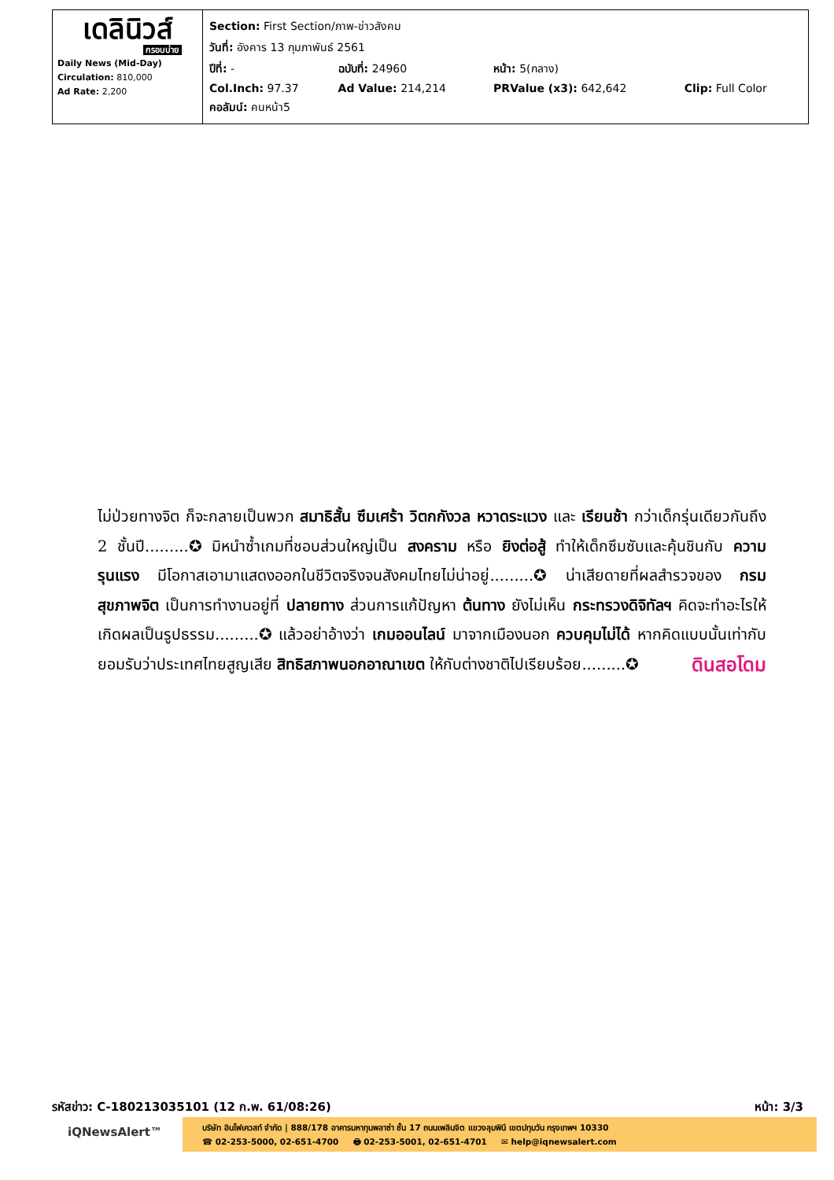| เดลินิวส์ กรอบบ่าย Daily News (Mid-Day) Circulation: 810,000 Ad Rate: 2,200 | / Section: First Section/ภาพ-ข่าวสังคม / / / / / วันที่: อังคาร 13 กุมภาพันธ์ 2561 / / / / / ปีที่: - / ฉบับที่: 24960 / หน้า: 5(กลาง) / / / Col.Inch: 97.37 / Ad Value: 214,214 / PRValue (x3): 642,642 / Clip: Full Color / / คอลัมน์: คนหน้า5 / / / / |
ไม่ป่วยทางจิต ก็จะกลายเป็นพวก สมาธิสั้น ซึมเศร้า วิตกกังวล หวาดระแวง และ เรียนช้า กว่าเด็กรุ่นเดียวกันถึง 2 ชั้นปี.........✪ มิหนำซ้ำเกมที่ชอบส่วนใหญ่เป็น สงคราม หรือ ยิงต่อสู้ ทำให้เด็กซึมซับและคุ้นชินกับ ความรุนแรง มีโอกาสเอามาแสดงออกในชีวิตจริงจนสังคมไทยไม่น่าอยู่.........✪ น่าเสียดายที่ผลสำรวจของ กรมสุขภาพจิต เป็นการทำงานอยู่ที่ ปลายทาง ส่วนการแก้ปัญหา ต้นทาง ยังไม่เห็น กระทรวงดิจิทัลฯ คิดจะทำอะไรให้เกิดผลเป็นรูปธรรม.........✪ แล้วอย่าอ้างว่า เกมออนไลน์ มาจากเมืองนอก ควบคุมไม่ได้ หากคิดแบบนั้นเท่ากับยอมรับว่าประเทศไทยสูญเสีย สิทธิสภาพนอกอาณาเขต ให้กับต่างชาติไปเรียบร้อย.........✪ ดินสอโดม
รหัสข่าว: C-180213035101 (12 ก.พ. 61/08:26) หน้า: 3/3
iQNewsAlert™
บริษัท อินโฟเควสท์ จำกัด | 888/178 อาคารมหาทุนพลาซ่า ชั้น 17 ถนนเพลินจิต แขวงลุมพินี เขตปทุมวัน กรุงเทพฯ 10330
☎ 02-253-5000, 02-651-4700 🖶 02-253-5001, 02-651-4701 ✉ help@iqnewsalert.com